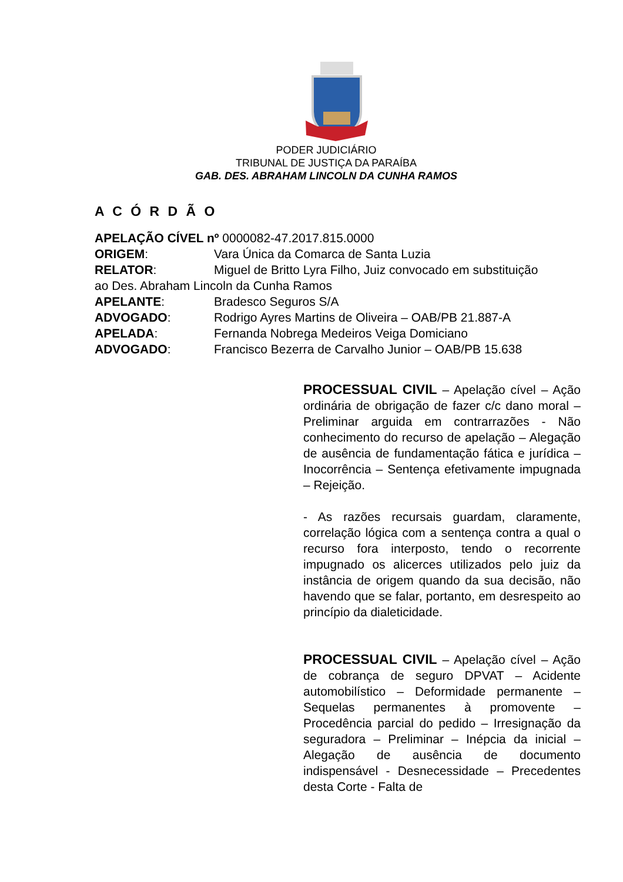PODER JUDICIÁRIO
TRIBUNAL DE JUSTIÇA DA PARAÍBA
GAB. DES. ABRAHAM LINCOLN DA CUNHA RAMOS
A C Ó R D Ã O
APELAÇÃO CÍVEL nº 0000082-47.2017.815.0000
ORIGEM: Vara Única da Comarca de Santa Luzia
RELATOR: Miguel de Britto Lyra Filho, Juiz convocado em substituição
ao Des. Abraham Lincoln da Cunha Ramos
APELANTE: Bradesco Seguros S/A
ADVOGADO: Rodrigo Ayres Martins de Oliveira – OAB/PB 21.887-A
APELADA: Fernanda Nobrega Medeiros Veiga Domiciano
ADVOGADO: Francisco Bezerra de Carvalho Junior – OAB/PB 15.638
PROCESSUAL CIVIL – Apelação cível – Ação ordinária de obrigação de fazer c/c dano moral – Preliminar arguida em contrarrazões - Não conhecimento do recurso de apelação – Alegação de ausência de fundamentação fática e jurídica – Inocorrência – Sentença efetivamente impugnada – Rejeição.
- As razões recursais guardam, claramente, correlação lógica com a sentença contra a qual o recurso fora interposto, tendo o recorrente impugnado os alicerces utilizados pelo juiz da instância de origem quando da sua decisão, não havendo que se falar, portanto, em desrespeito ao princípio da dialeticidade.
PROCESSUAL CIVIL – Apelação cível – Ação de cobrança de seguro DPVAT – Acidente automobilístico – Deformidade permanente – Sequelas permanentes à promovente – Procedência parcial do pedido – Irresignação da seguradora – Preliminar – Inépcia da inicial – Alegação de ausência de documento indispensável - Desnecessidade – Precedentes desta Corte - Falta de